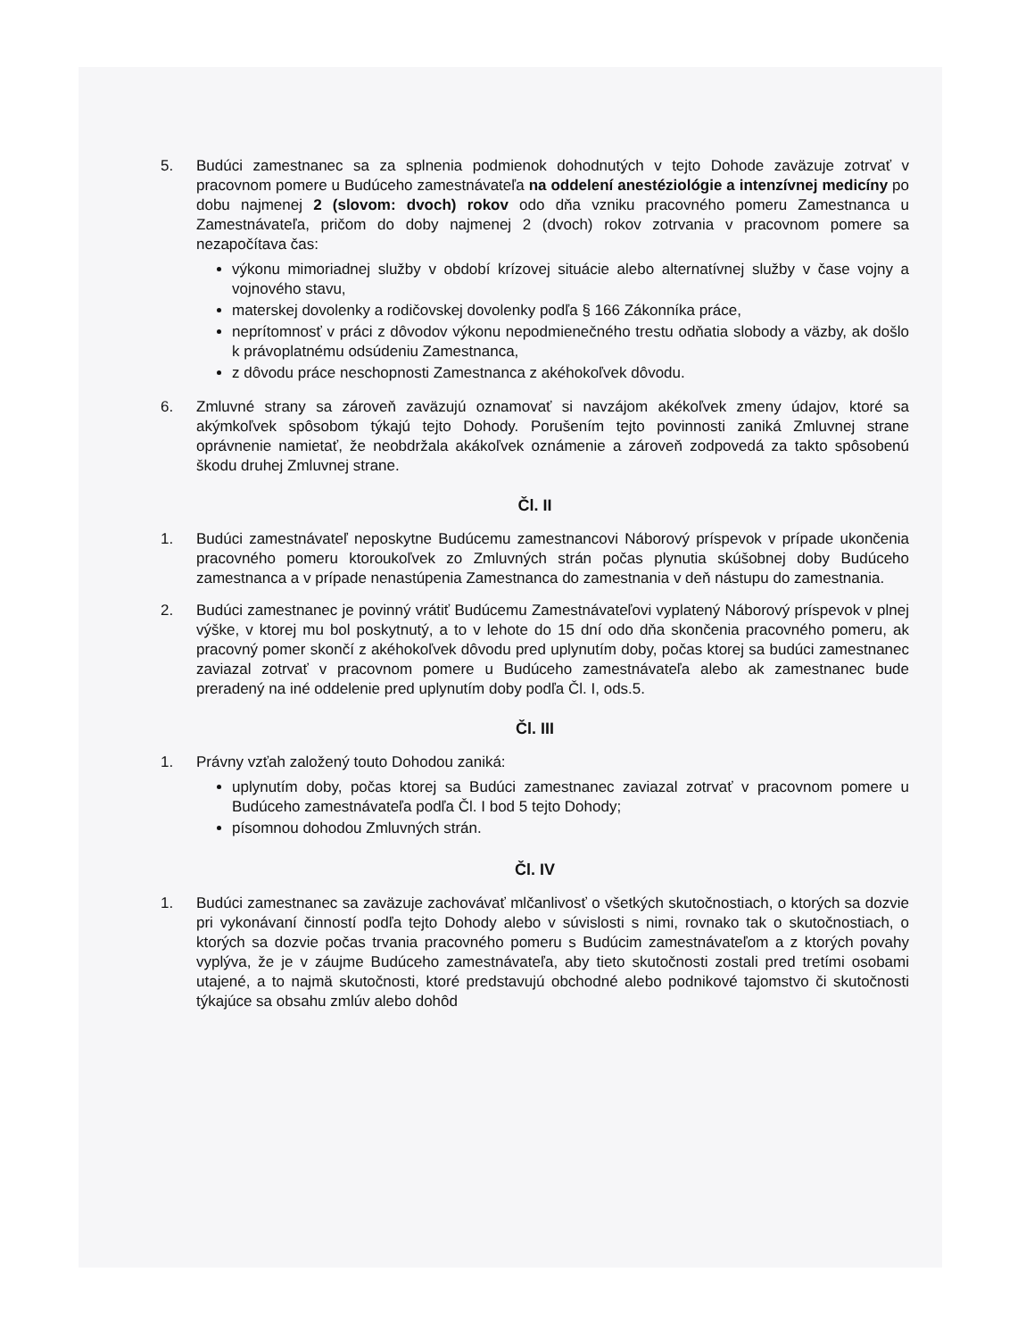5. Budúci zamestnanec sa za splnenia podmienok dohodnutých v tejto Dohode zaväzuje zotrvať v pracovnom pomere u Budúceho zamestnávateľa na oddelení anestéziológie a intenzívnej medicíny po dobu najmenej 2 (slovom: dvoch) rokov odo dňa vzniku pracovného pomeru Zamestnanca u Zamestnávateľa, pričom do doby najmenej 2 (dvoch) rokov zotrvania v pracovnom pomere sa nezapočítava čas:
výkonu mimoriadnej služby v období krízovej situácie alebo alternatívnej služby v čase vojny a vojnového stavu,
materskej dovolenky a rodičovskej dovolenky podľa § 166 Zákonníka práce,
neprítomnosť v práci z dôvodov výkonu nepodmienečného trestu odňatia slobody a väzby, ak došlo k právoplatnému odsúdeniu Zamestnanca,
z dôvodu práce neschopnosti Zamestnanca z akéhokoľvek dôvodu.
6. Zmluvné strany sa zároveň zaväzujú oznamovať si navzájom akékoľvek zmeny údajov, ktoré sa akýmkoľvek spôsobom týkajú tejto Dohody. Porušením tejto povinnosti zaniká Zmluvnej strane oprávnenie namietať, že neobdržala akákoľvek oznámenie a zároveň zodpovedá za takto spôsobenú škodu druhej Zmluvnej strane.
Čl. II
1. Budúci zamestnávateľ neposkytne Budúcemu zamestnancovi Náborový príspevok v prípade ukončenia pracovného pomeru ktoroukoľvek zo Zmluvných strán počas plynutia skúšobnej doby Budúceho zamestnanca a v prípade nenastúpenia Zamestnanca do zamestnania v deň nástupu do zamestnania.
2. Budúci zamestnanec je povinný vrátiť Budúcemu Zamestnávateľovi vyplatený Náborový príspevok v plnej výške, v ktorej mu bol poskytnutý, a to v lehote do 15 dní odo dňa skončenia pracovného pomeru, ak pracovný pomer skončí z akéhokoľvek dôvodu pred uplynutím doby, počas ktorej sa budúci zamestnanec zaviazal zotrvať v pracovnom pomere u Budúceho zamestnávateľa alebo ak zamestnanec bude preradený na iné oddelenie pred uplynutím doby podľa Čl. I, ods.5.
Čl. III
1. Právny vzťah založený touto Dohodou zaniká:
uplynutím doby, počas ktorej sa Budúci zamestnanec zaviazal zotrvať v pracovnom pomere u Budúceho zamestnávateľa podľa Čl. I bod 5 tejto Dohody;
písomnou dohodou Zmluvných strán.
Čl. IV
1. Budúci zamestnanec sa zaväzuje zachovávať mlčanlivosť o všetkých skutočnostiach, o ktorých sa dozvie pri vykonávaní činností podľa tejto Dohody alebo v súvislosti s nimi, rovnako tak o skutočnostiach, o ktorých sa dozvie počas trvania pracovného pomeru s Budúcim zamestnávateľom a z ktorých povahy vyplýva, že je v záujme Budúceho zamestnávateľa, aby tieto skutočnosti zostali pred tretími osobami utajené, a to najmä skutočnosti, ktoré predstavujú obchodné alebo podnikové tajomstvo či skutočnosti týkajúce sa obsahu zmlúv alebo dohôd